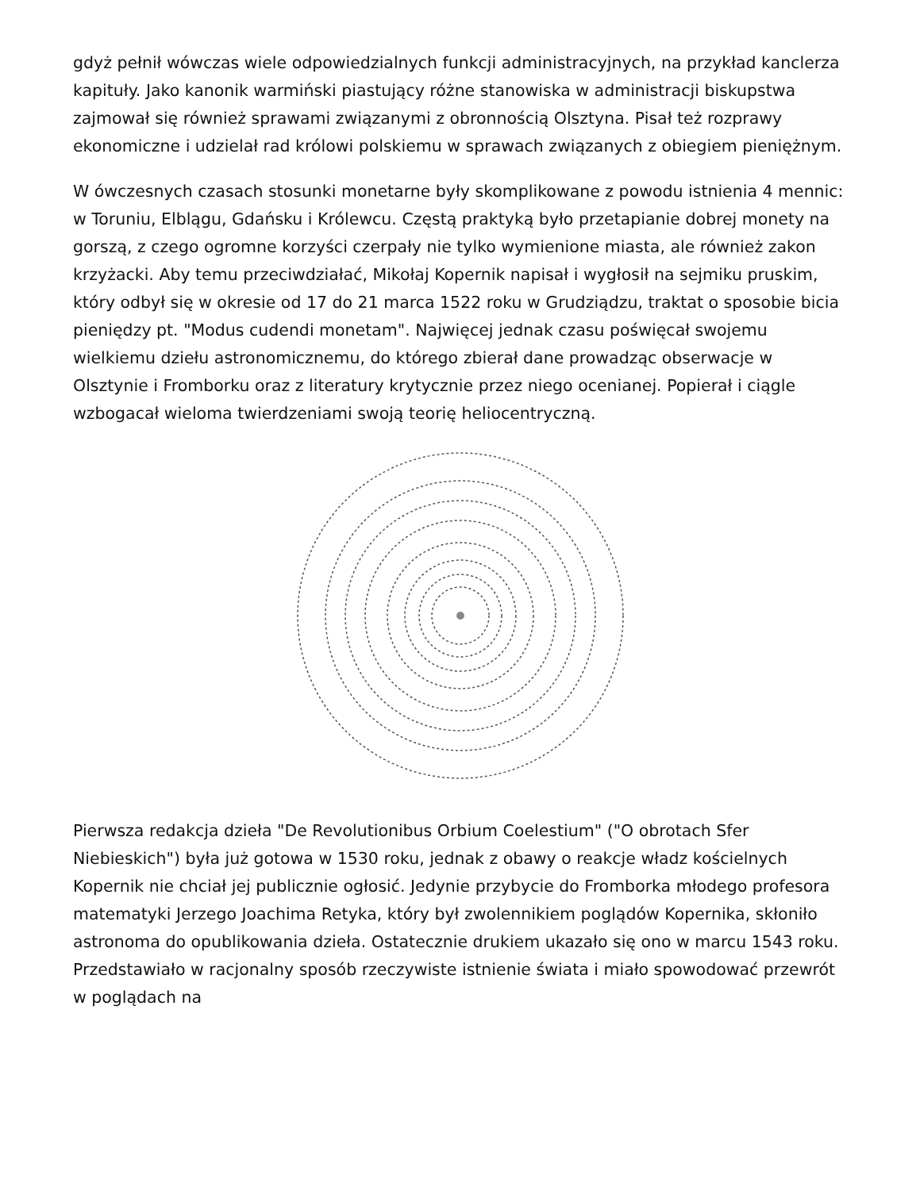gdyż pełnił wówczas wiele odpowiedzialnych funkcji administracyjnych, na przykład kanclerza kapituły. Jako kanonik warmiński piastujący różne stanowiska w administracji biskupstwa zajmował się również sprawami związanymi z obronnością Olsztyna. Pisał też rozprawy ekonomiczne i udzielał rad królowi polskiemu w sprawach związanych z obiegiem pieniężnym.
W ówczesnych czasach stosunki monetarne były skomplikowane z powodu istnienia 4 mennic: w Toruniu, Elblągu, Gdańsku i Królewcu. Częstą praktyką było przetapianie dobrej monety na gorszą, z czego ogromne korzyści czerpały nie tylko wymienione miasta, ale również zakon krzyżacki. Aby temu przeciwdziałać, Mikołaj Kopernik napisał i wygłosił na sejmiku pruskim, który odbył się w okresie od 17 do 21 marca 1522 roku w Grudziądzu, traktat o sposobie bicia pieniędzy pt. "Modus cudendi monetam". Najwięcej jednak czasu poświęcał swojemu wielkiemu dziełu astronomicznemu, do którego zbierał dane prowadząc obserwacje w Olsztynie i Fromborku oraz z literatury krytycznie przez niego ocenianej. Popierał i ciągle wzbogacał wieloma twierdzeniami swoją teorię heliocentryczną.
Pierwsza redakcja dzieła "De Revolutionibus Orbium Coelestium" ("O obrotach Sfer Niebieskich") była już gotowa w 1530 roku, jednak z obawy o reakcje władz kościelnych Kopernik nie chciał jej publicznie ogłosić. Jedynie przybycie do Fromborka młodego profesora matematyki Jerzego Joachima Retyka, który był zwolennikiem poglądów Kopernika, skłoniło astronoma do opublikowania dzieła. Ostatecznie drukiem ukazało się ono w marcu 1543 roku. Przedstawiało w racjonalny sposób rzeczywiste istnienie świata i miało spowodować przewrót w poglądach na